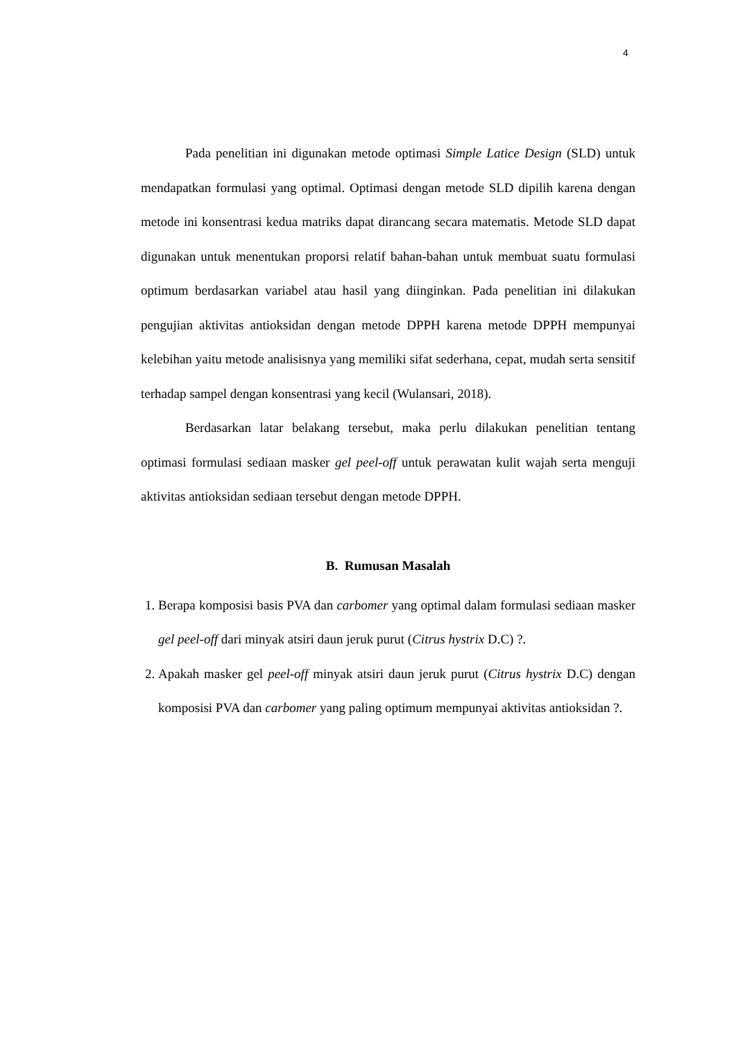4
Pada penelitian ini digunakan metode optimasi Simple Latice Design (SLD) untuk mendapatkan formulasi yang optimal. Optimasi dengan metode SLD dipilih karena dengan metode ini konsentrasi kedua matriks dapat dirancang secara matematis. Metode SLD dapat digunakan untuk menentukan proporsi relatif bahan-bahan untuk membuat suatu formulasi optimum berdasarkan variabel atau hasil yang diinginkan. Pada penelitian ini dilakukan pengujian aktivitas antioksidan dengan metode DPPH karena metode DPPH mempunyai kelebihan yaitu metode analisisnya yang memiliki sifat sederhana, cepat, mudah serta sensitif terhadap sampel dengan konsentrasi yang kecil (Wulansari, 2018).
Berdasarkan latar belakang tersebut, maka perlu dilakukan penelitian tentang optimasi formulasi sediaan masker gel peel-off untuk perawatan kulit wajah serta menguji aktivitas antioksidan sediaan tersebut dengan metode DPPH.
B. Rumusan Masalah
1. Berapa komposisi basis PVA dan carbomer yang optimal dalam formulasi sediaan masker gel peel-off dari minyak atsiri daun jeruk purut (Citrus hystrix D.C) ?.
2. Apakah masker gel peel-off minyak atsiri daun jeruk purut (Citrus hystrix D.C) dengan komposisi PVA dan carbomer yang paling optimum mempunyai aktivitas antioksidan ?.